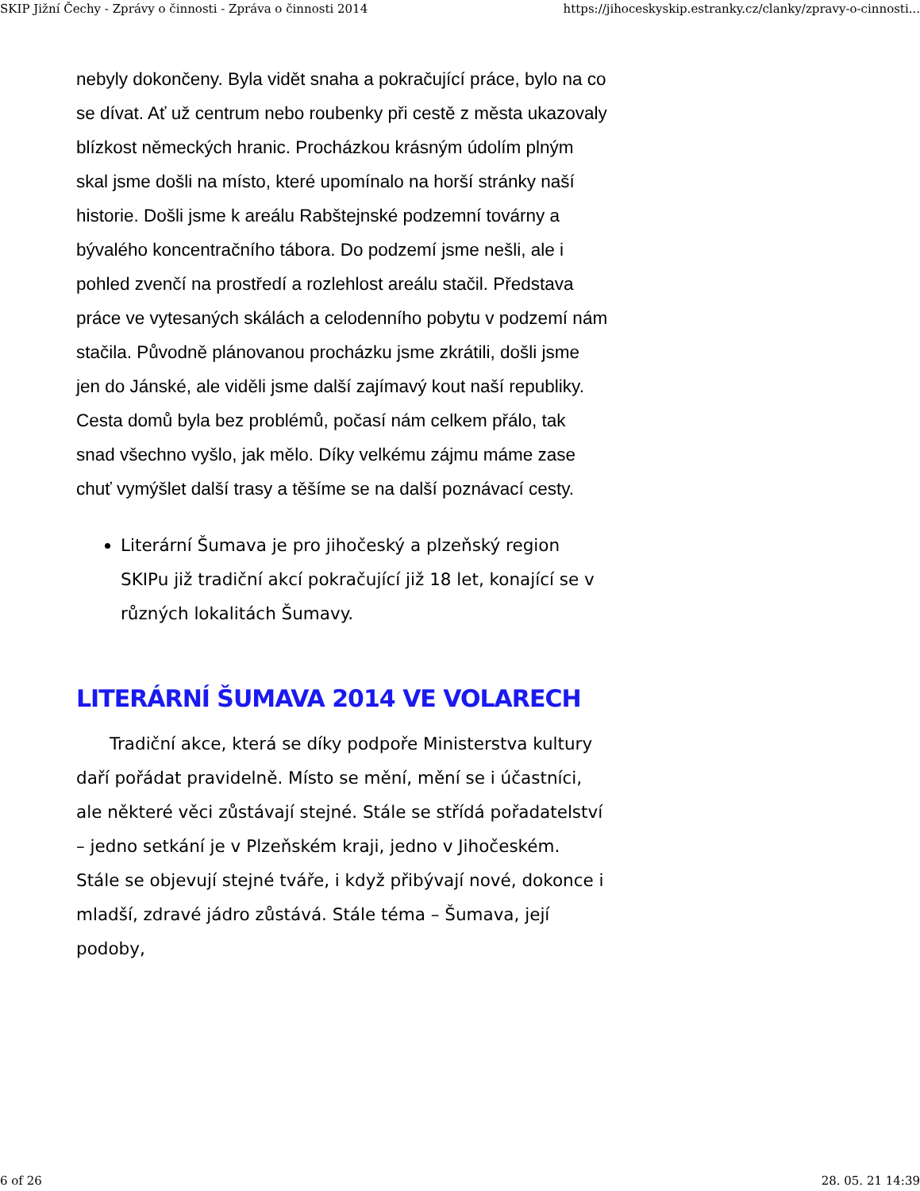SKIP Jižní Čechy - Zprávy o činnosti - Zpráva o činnosti 2014 https://jihoceskyskip.estranky.cz/clanky/zpravy-o-cinnosti...
nebyly dokončeny. Byla vidět snaha a pokračující práce, bylo na co se dívat. Ať už centrum nebo roubenky při cestě z města ukazovaly blízkost německých hranic. Procházkou krásným údolím plným skal jsme došli na místo, které upomínalo na horší stránky naší historie. Došli jsme k areálu Rabštejnské podzemní továrny a bývalého koncentračního tábora. Do podzemí jsme nešli, ale i pohled zvenčí na prostředí a rozlehlost areálu stačil. Představa práce ve vytesaných skálách a celodenního pobytu v podzemí nám stačila. Původně plánovanou procházku jsme zkrátili, došli jsme jen do Jánské, ale viděli jsme další zajímavý kout naší republiky. Cesta domů byla bez problémů, počasí nám celkem přálo, tak snad všechno vyšlo, jak mělo. Díky velkému zájmu máme zase chuť vymýšlet další trasy a těšíme se na další poznávací cesty.
Literární Šumava je pro jihočeský a plzeňský region SKIPu již tradiční akcí pokračující již 18 let, konající se v různých lokalitách Šumavy.
LITERÁRNÍ ŠUMAVA 2014 VE VOLARECH
Tradiční akce, která se díky podpoře Ministerstva kultury daří pořádat pravidelně. Místo se mění, mění se i účastníci, ale některé věci zůstávají stejné. Stále se střídá pořadatelství – jedno setkání je v Plzeňském kraji, jedno v Jihočeském. Stále se objevují stejné tváře, i když přibývají nové, dokonce i mladší, zdravé jádro zůstává. Stále téma – Šumava, její podoby,
6 of 26 28. 05. 21 14:39